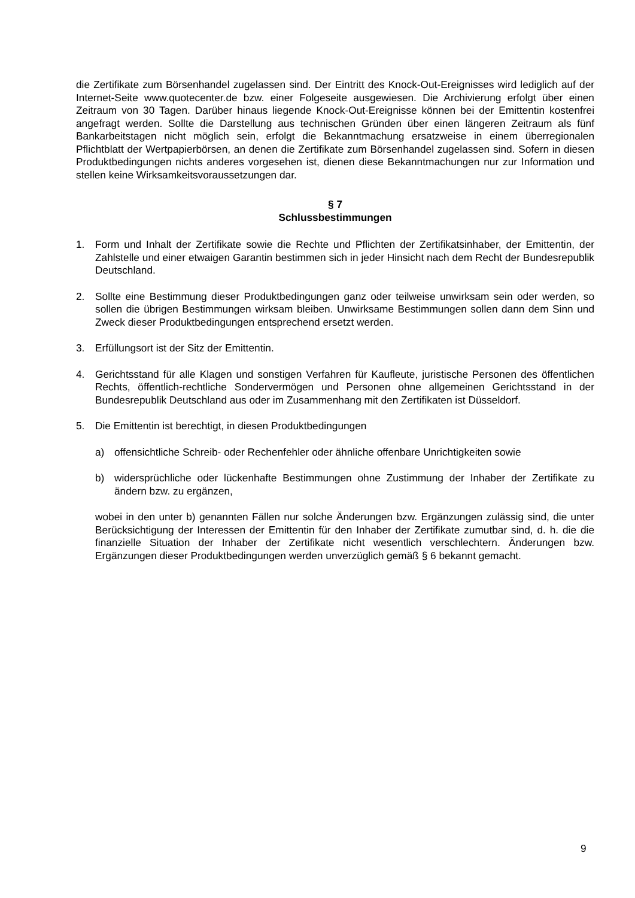die Zertifikate zum Börsenhandel zugelassen sind. Der Eintritt des Knock-Out-Ereignisses wird lediglich auf der Internet-Seite www.quotecenter.de bzw. einer Folgeseite ausgewiesen. Die Archivierung erfolgt über einen Zeitraum von 30 Tagen. Darüber hinaus liegende Knock-Out-Ereignisse können bei der Emittentin kostenfrei angefragt werden. Sollte die Darstellung aus technischen Gründen über einen längeren Zeitraum als fünf Bankarbeitstagen nicht möglich sein, erfolgt die Bekanntmachung ersatzweise in einem überregionalen Pflichtblatt der Wertpapierbörsen, an denen die Zertifikate zum Börsenhandel zugelassen sind. Sofern in diesen Produktbedingungen nichts anderes vorgesehen ist, dienen diese Bekanntmachungen nur zur Information und stellen keine Wirksamkeitsvoraussetzungen dar.
§ 7
Schlussbestimmungen
1. Form und Inhalt der Zertifikate sowie die Rechte und Pflichten der Zertifikatsinhaber, der Emittentin, der Zahlstelle und einer etwaigen Garantin bestimmen sich in jeder Hinsicht nach dem Recht der Bundesrepublik Deutschland.
2. Sollte eine Bestimmung dieser Produktbedingungen ganz oder teilweise unwirksam sein oder werden, so sollen die übrigen Bestimmungen wirksam bleiben. Unwirksame Bestimmungen sollen dann dem Sinn und Zweck dieser Produktbedingungen entsprechend ersetzt werden.
3. Erfüllungsort ist der Sitz der Emittentin.
4. Gerichtsstand für alle Klagen und sonstigen Verfahren für Kaufleute, juristische Personen des öffentlichen Rechts, öffentlich-rechtliche Sondervermögen und Personen ohne allgemeinen Gerichtsstand in der Bundesrepublik Deutschland aus oder im Zusammenhang mit den Zertifikaten ist Düsseldorf.
5. Die Emittentin ist berechtigt, in diesen Produktbedingungen
a) offensichtliche Schreib- oder Rechenfehler oder ähnliche offenbare Unrichtigkeiten sowie
b) widersprüchliche oder lückenhafte Bestimmungen ohne Zustimmung der Inhaber der Zertifikate zu ändern bzw. zu ergänzen,
wobei in den unter b) genannten Fällen nur solche Änderungen bzw. Ergänzungen zulässig sind, die unter Berücksichtigung der Interessen der Emittentin für den Inhaber der Zertifikate zumutbar sind, d. h. die die finanzielle Situation der Inhaber der Zertifikate nicht wesentlich verschlechtern. Änderungen bzw. Ergänzungen dieser Produktbedingungen werden unverzüglich gemäß § 6 bekannt gemacht.
9